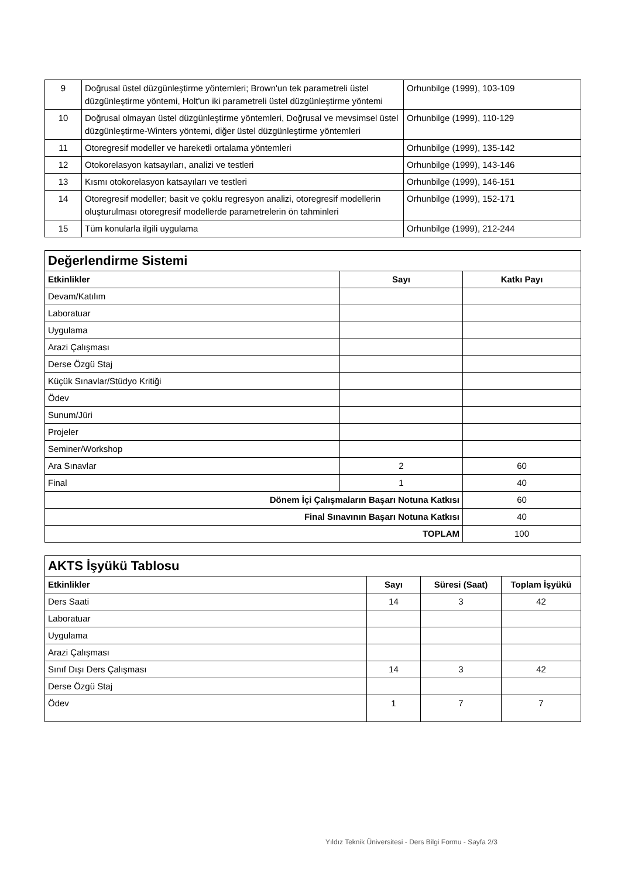| 9 | Doğrusal üstel düzgünleştirme yöntemleri; Brown'un tek parametreli üstel düzgünleştirme yöntemi, Holt'un iki parametreli üstel düzgünleştirme yöntemi | Orhunbilge (1999), 103-109 |
| 10 | Doğrusal olmayan üstel düzgünleştirme yöntemleri, Doğrusal ve mevsimsel üstel düzgünleştirme-Winters yöntemi, diğer üstel düzgünleştirme yöntemleri | Orhunbilge (1999), 110-129 |
| 11 | Otoregresif modeller ve hareketli ortalama yöntemleri | Orhunbilge (1999), 135-142 |
| 12 | Otokorelasyon katsayıları, analizi ve testleri | Orhunbilge (1999), 143-146 |
| 13 | Kısmı otokorelasyon katsayıları ve testleri | Orhunbilge (1999), 146-151 |
| 14 | Otoregresif modeller; basit ve çoklu regresyon analizi, otoregresif modellerin oluşturulması otoregresif modellerde parametrelerin ön tahminleri | Orhunbilge (1999), 152-171 |
| 15 | Tüm konularla ilgili uygulama | Orhunbilge (1999), 212-244 |
| Değerlendirme Sistemi | | |
| Etkinlikler | Sayı | Katkı Payı |
| Devam/Katılım | | |
| Laboratuar | | |
| Uygulama | | |
| Arazi Çalışması | | |
| Derse Özgü Staj | | |
| Küçük Sınavlar/Stüdyo Kritiği | | |
| Ödev | | |
| Sunum/Jüri | | |
| Projeler | | |
| Seminer/Workshop | | |
| Ara Sınavlar | 2 | 60 |
| Final | 1 | 40 |
| Dönem İçi Çalışmaların Başarı Notuna Katkısı | | 60 |
| Final Sınavının Başarı Notuna Katkısı | | 40 |
| TOPLAM | | 100 |
| AKTS İşyükü Tablosu | | | |
| Etkinlikler | Sayı | Süresi (Saat) | Toplam İşyükü |
| Ders Saati | 14 | 3 | 42 |
| Laboratuar | | | |
| Uygulama | | | |
| Arazi Çalışması | | | |
| Sınıf Dışı Ders Çalışması | 14 | 3 | 42 |
| Derse Özgü Staj | | | |
| Ödev | 1 | 7 | 7 |
Yıldız Teknik Üniversitesi - Ders Bilgi Formu - Sayfa 2/3